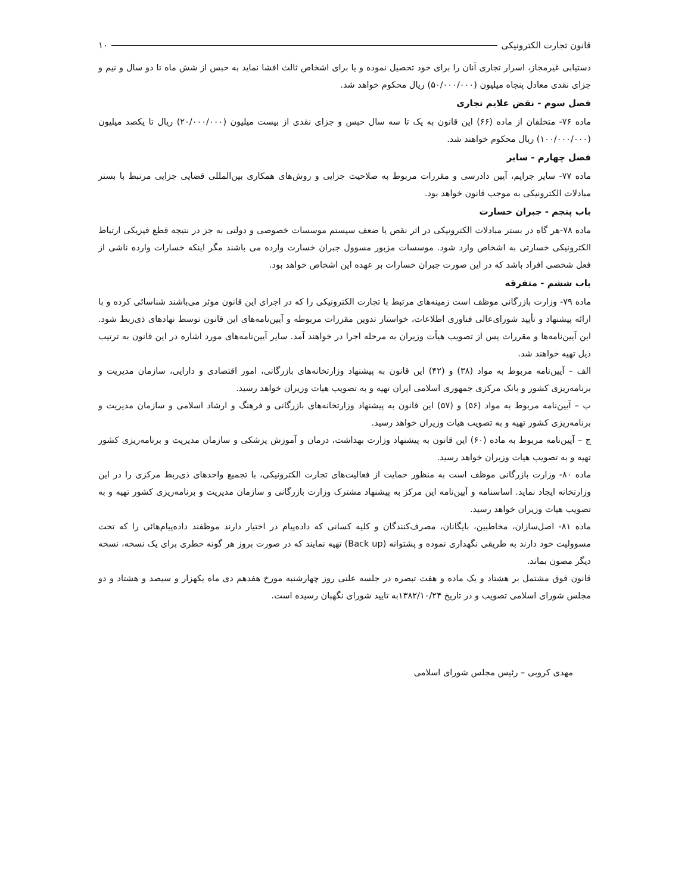قانون تجارت الکترونیکی ۱۰
دستیابی غیرمجاز، اسرار تجاری آنان را برای خود تحصیل نموده و یا برای اشخاص ثالث افشا نماید به حبس از شش ماه تا دو سال و نیم و جزای نقدی معادل پنجاه میلیون (۵۰/۰۰۰/۰۰۰) ریال محکوم خواهد شد.
فصل سوم - نقض علایم تجاری
ماده ۷۶- متخلفان از ماده (۶۶) این قانون به یک تا سه سال حبس و جزای نقدی از بیست میلیون (۲۰/۰۰۰/۰۰۰) ریال تا یکصد میلیون (۱۰۰/۰۰۰/۰۰۰) ریال محکوم خواهند شد.
فصل چهارم - سایر
ماده ۷۷- سایر جرایم، آیین دادرسی و مقررات مربوط به صلاحیت جزایی و روش‌های همکاری بین‌المللی قضایی جزایی مرتبط با بستر مبادلات الکترونیکی به موجب قانون خواهد بود.
باب پنجم - جبران خسارت
ماده ۷۸-هر گاه در بستر مبادلات الکترونیکی در اثر نقص یا ضعف سیستم موسسات خصوصی و دولتی به جز در نتیجه قطع فیزیکی ارتباط الکترونیکی خسارتی به اشخاص وارد شود. موسسات مزبور مسوول جبران خسارت وارده می باشند مگر اینکه خسارات وارده ناشی از فعل شخصی افراد باشد که در این صورت جبران خسارات بر عهده این اشخاص خواهد بود.
باب ششم - متفرقه
ماده ۷۹- وزارت بازرگانی موظف است زمینه‌های مرتبط با تجارت الکترونیکی را که در اجرای این قانون موثر می‌باشند شناسائی کرده و با ارائه پیشنهاد و تأیید شورای‌عالی فناوری اطلاعات، خواستار تدوین مقررات مربوطه و آیین‌نامه‌های این قانون توسط نهادهای ذی‌ربط شود. این آیین‌نامه‌ها و مقررات پس از تصویب هیأت وزیران به مرحله اجرا در خواهند آمد. سایر آیین‌نامه‌های مورد اشاره در این قانون به ترتیب ذیل تهیه خواهند شد.
الف – آیین‌نامه مربوط به مواد (۳۸) و (۴۲) این قانون به پیشنهاد وزارتخانه‌های بازرگانی، امور اقتصادی و دارایی، سازمان مدیریت و برنامه‌ریزی کشور و بانک مرکزی جمهوری اسلامی ایران تهیه و به تصویب هیات وزیران خواهد رسید.
ب – آیین‌نامه مربوط به مواد (۵۶) و (۵۷) این قانون به پیشنهاد وزارتخانه‌های بازرگانی و فرهنگ و ارشاد اسلامی و سازمان مدیریت و برنامه‌ریزی کشور تهیه و به تصویب هیات وزیران خواهد رسید.
ج – آیین‌نامه مربوط به ماده (۶۰) این قانون به پیشنهاد وزارت بهداشت، درمان و آموزش پزشکی و سازمان مدیریت و برنامه‌ریزی کشور تهیه و به تصویب هیات وزیران خواهد رسید.
ماده ۸۰- وزارت بازرگانی موظف است به منظور حمایت از فعالیت‌های تجارت الکترونیکی، با تجمیع واحدهای ذی‌ربط مرکزی را در این وزارتخانه ایجاد نماید. اساسنامه و آیین‌نامه این مرکز به پیشنهاد مشترک وزارت بازرگانی و سازمان مدیریت و برنامه‌ریزی کشور تهیه و به تصویب هیات وزیران خواهد رسید.
ماده ۸۱- اصل‌سازان، مخاطبین، بایگانان، مصرف‌کنندگان و کلیه کسانی که داده‌پیام در اختیار دارند موظفند داده‌پیام‌هائی را که تحت مسوولیت خود دارند به طریقی نگهداری نموده و پشتوانه (Back up) تهیه نمایند که در صورت بروز هر گونه خطری برای یک نسخه، نسخه دیگر مصون بماند.
قانون فوق مشتمل بر هشتاد و یک ماده و هفت تبصره در جلسه علنی روز چهارشنبه مورخ هفدهم دی ماه یکهزار و سیصد و هشتاد و دو مجلس شورای اسلامی تصویب و در تاریخ ۱۳۸۲/۱۰/۲۴به تایید شورای نگهبان رسیده است.
مهدی کروبی – رئیس مجلس شورای اسلامی